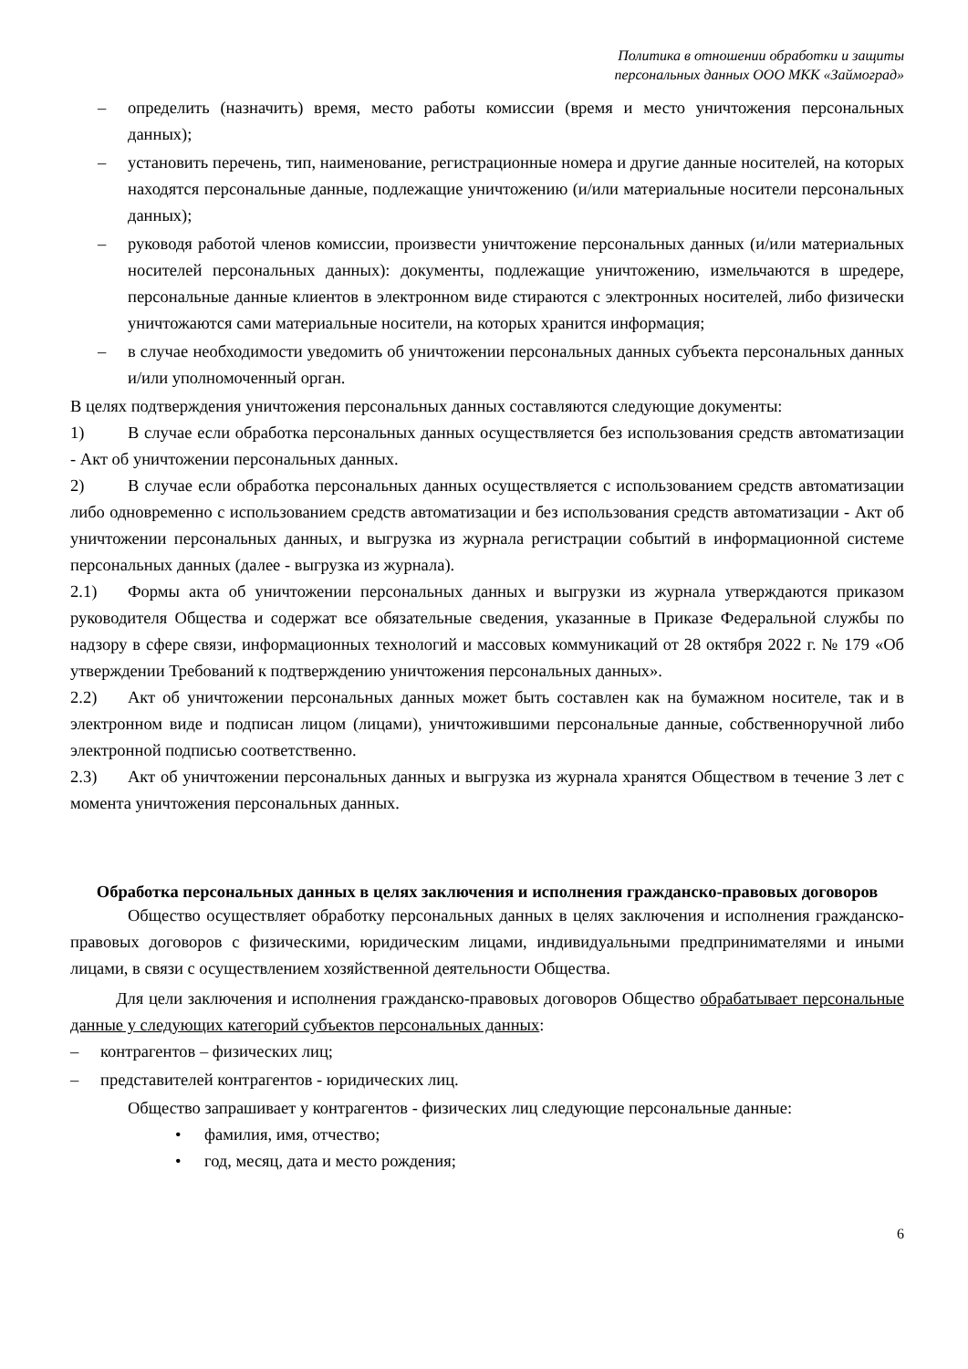Политика в отношении обработки и защиты
персональных данных ООО МКК «Займоград»
– определить (назначить) время, место работы комиссии (время и место уничтожения персональных данных);
– установить перечень, тип, наименование, регистрационные номера и другие данные носителей, на которых находятся персональные данные, подлежащие уничтожению (и/или материальные носители персональных данных);
– руководя работой членов комиссии, произвести уничтожение персональных данных (и/или материальных носителей персональных данных): документы, подлежащие уничтожению, измельчаются в шредере, персональные данные клиентов в электронном виде стираются с электронных носителей, либо физически уничтожаются сами материальные носители, на которых хранится информация;
– в случае необходимости уведомить об уничтожении персональных данных субъекта персональных данных и/или уполномоченный орган.
В целях подтверждения уничтожения персональных данных составляются следующие документы:
1) В случае если обработка персональных данных осуществляется без использования средств автоматизации - Акт об уничтожении персональных данных.
2) В случае если обработка персональных данных осуществляется с использованием средств автоматизации либо одновременно с использованием средств автоматизации и без использования средств автоматизации - Акт об уничтожении персональных данных, и выгрузка из журнала регистрации событий в информационной системе персональных данных (далее - выгрузка из журнала).
2.1) Формы акта об уничтожении персональных данных и выгрузки из журнала утверждаются приказом руководителя Общества и содержат все обязательные сведения, указанные в Приказе Федеральной службы по надзору в сфере связи, информационных технологий и массовых коммуникаций от 28 октября 2022 г. № 179 «Об утверждении Требований к подтверждению уничтожения персональных данных».
2.2) Акт об уничтожении персональных данных может быть составлен как на бумажном носителе, так и в электронном виде и подписан лицом (лицами), уничтожившими персональные данные, собственноручной либо электронной подписью соответственно.
2.3) Акт об уничтожении персональных данных и выгрузка из журнала хранятся Обществом в течение 3 лет с момента уничтожения персональных данных.
Обработка персональных данных в целях заключения и исполнения гражданско-правовых договоров
Общество осуществляет обработку персональных данных в целях заключения и исполнения гражданско-правовых договоров с физическими, юридическим лицами, индивидуальными предпринимателями и иными лицами, в связи с осуществлением хозяйственной деятельности Общества.
Для цели заключения и исполнения гражданско-правовых договоров Общество обрабатывает персональные данные у следующих категорий субъектов персональных данных:
– контрагентов – физических лиц;
– представителей контрагентов - юридических лиц.
Общество запрашивает у контрагентов - физических лиц следующие персональные данные:
• фамилия, имя, отчество;
• год, месяц, дата и место рождения;
6